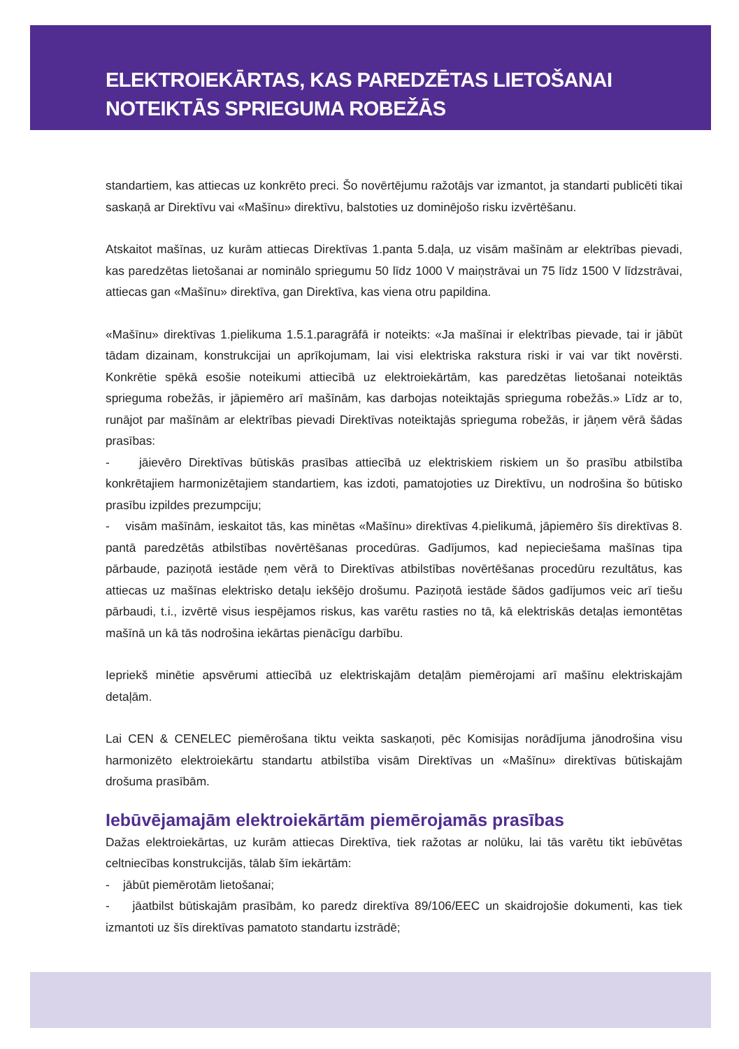ELEKTROIEKĀRTAS, KAS PAREDZĒTAS LIETOŠANAI
NOTEIKTĀS SPRIEGUMA ROBEŽĀS
standartiem, kas attiecas uz konkrēto preci. Šo novērtējumu ražotājs var izmantot, ja standarti publicēti tikai saskaņā ar Direktīvu vai «Mašīnu» direktīvu, balstoties uz dominējošo risku izvērtēšanu.
Atskaitot mašīnas, uz kurām attiecas Direktīvas 1.panta 5.daļa, uz visām mašīnām ar elektrības pievadi, kas paredzētas lietošanai ar nominālo spriegumu 50 līdz 1000 V maiņstrāvai un 75 līdz 1500 V līdzstrāvai, attiecas gan «Mašīnu» direktīva, gan Direktīva, kas viena otru papildina.
«Mašīnu» direktīvas 1.pielikuma 1.5.1.paragrāfā ir noteikts: «Ja mašīnai ir elektrības pievade, tai ir jābūt tādam dizainam, konstrukcijai un aprīkojumam, lai visi elektriska rakstura riski ir vai var tikt novērsti. Konkrētie spēkā esošie noteikumi attiecībā uz elektroiekārtām, kas paredzētas lietošanai noteiktās sprieguma robežās, ir jāpiemēro arī mašīnām, kas darbojas noteiktajās sprieguma robežās.» Līdz ar to, runājot par mašīnām ar elektrības pievadi Direktīvas noteiktajās sprieguma robežās, ir jāņem vērā šādas prasības:
- jāievēro Direktīvas būtiskās prasības attiecībā uz elektriskiem riskiem un šo prasību atbilstība konkrētajiem harmonizētajiem standartiem, kas izdoti, pamatojoties uz Direktīvu, un nodrošina šo būtisko prasību izpildes prezumpciju;
- visām mašīnām, ieskaitot tās, kas minētas «Mašīnu» direktīvas 4.pielikumā, jāpiemēro šīs direktīvas 8. pantā paredzētās atbilstības novērtēšanas procedūras. Gadījumos, kad nepieciešama mašīnas tipa pārbaude, paziņotā iestāde ņem vērā to Direktīvas atbilstības novērtēšanas procedūru rezultātus, kas attiecas uz mašīnas elektrisko detaļu iekšējo drošumu. Paziņotā iestāde šādos gadījumos veic arī tiešu pārbaudi, t.i., izvērtē visus iespējamos riskus, kas varētu rasties no tā, kā elektriskās detaļas iemontētas mašīnā un kā tās nodrošina iekārtas pienācīgu darbību.
Iepriekš minētie apsvērumi attiecībā uz elektriskajām detaļām piemērojami arī mašīnu elektriskajām detaļām.
Lai CEN & CENELEC piemērošana tiktu veikta saskaņoti, pēc Komisijas norādījuma jānodrošina visu harmonizēto elektroiekārtu standartu atbilstība visām Direktīvas un «Mašīnu» direktīvas būtiskajām drošuma prasībām.
Iebūvējamajām elektroiekārtām piemērojamās prasības
Dažas elektroiekārtas, uz kurām attiecas Direktīva, tiek ražotas ar nolūku, lai tās varētu tikt iebūvētas celtniecības konstrukcijās, tālab šīm iekārtām:
- jābūt piemērotām lietošanai;
- jāatbilst būtiskajām prasībām, ko paredz direktīva 89/106/EEC un skaidrojošie dokumenti, kas tiek izmantoti uz šīs direktīvas pamatoto standartu izstrādē;